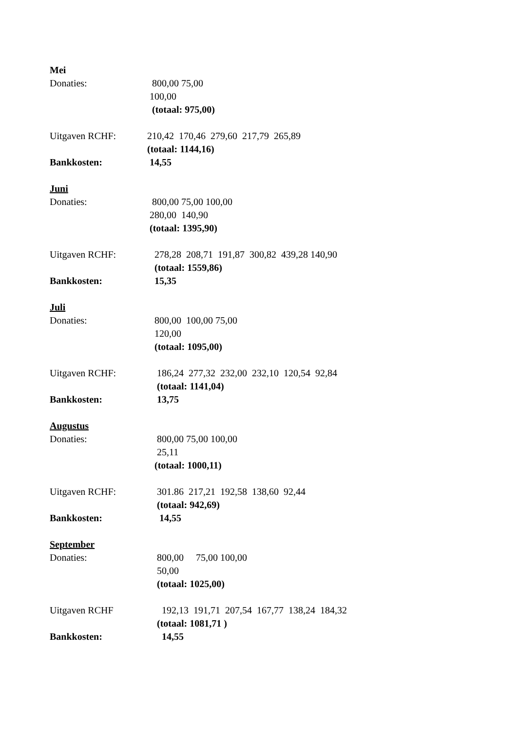Mei
Donaties: 800,00 75,00
100,00
(totaal: 975,00)
Uitgaven RCHF: 210,42 170,46 279,60 217,79 265,89
(totaal: 1144,16)
Bankkosten: 14,55
Juni
Donaties: 800,00 75,00 100,00
280,00 140,90
(totaal: 1395,90)
Uitgaven RCHF: 278,28 208,71 191,87 300,82 439,28 140,90
(totaal: 1559,86)
Bankkosten: 15,35
Juli
Donaties: 800,00 100,00 75,00
120,00
(totaal: 1095,00)
Uitgaven RCHF: 186,24 277,32 232,00 232,10 120,54 92,84
(totaal: 1141,04)
Bankkosten: 13,75
Augustus
Donaties: 800,00 75,00 100,00
25,11
(totaal: 1000,11)
Uitgaven RCHF: 301.86 217,21 192,58 138,60 92,44
(totaal: 942,69)
Bankkosten: 14,55
September
Donaties: 800,00 75,00 100,00
50,00
(totaal: 1025,00)
Uitgaven RCHF 192,13 191,71 207,54 167,77 138,24 184,32
(totaal: 1081,71 )
Bankkosten: 14,55